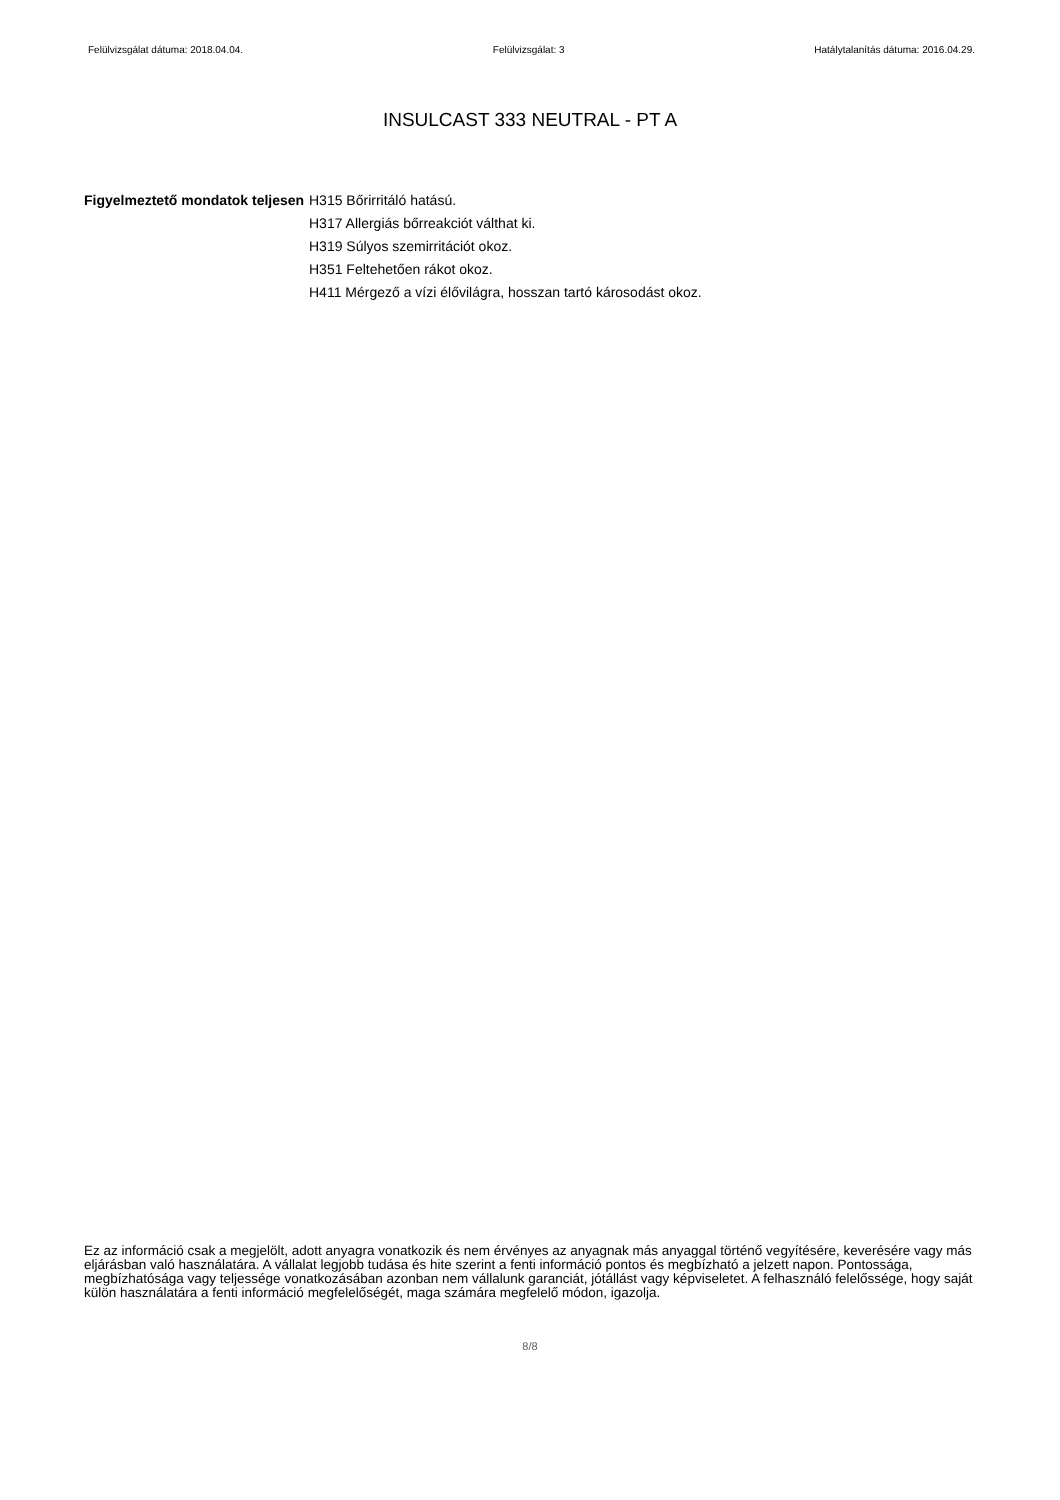Felülvizsgálat dátuma: 2018.04.04. Felülvizsgálat: 3 Hatálytalanítás dátuma: 2016.04.29.
INSULCAST 333 NEUTRAL - PT A
Figyelmeztető mondatok teljesen
H315 Bőrirritáló hatású.
H317 Allergiás bőrreakciót válthat ki.
H319 Súlyos szemirritációt okoz.
H351 Feltehetően rákot okoz.
H411 Mérgező a vízi élővilágra, hosszan tartó károsodást okoz.
Ez az információ csak a megjelölt, adott anyagra vonatkozik és nem érvényes az anyagnak más anyaggal történő vegyítésére, keverésére vagy más eljárásban való használatára. A vállalat legjobb tudása és hite szerint a fenti információ pontos és megbízható a jelzett napon. Pontossága, megbízhatósága vagy teljessége vonatkozásában azonban nem vállalunk garanciát, jótállást vagy képviseletet. A felhasználó felelőssége, hogy saját külön használatára a fenti információ megfelelőségét, maga számára megfelelő módon, igazolja.
8/8